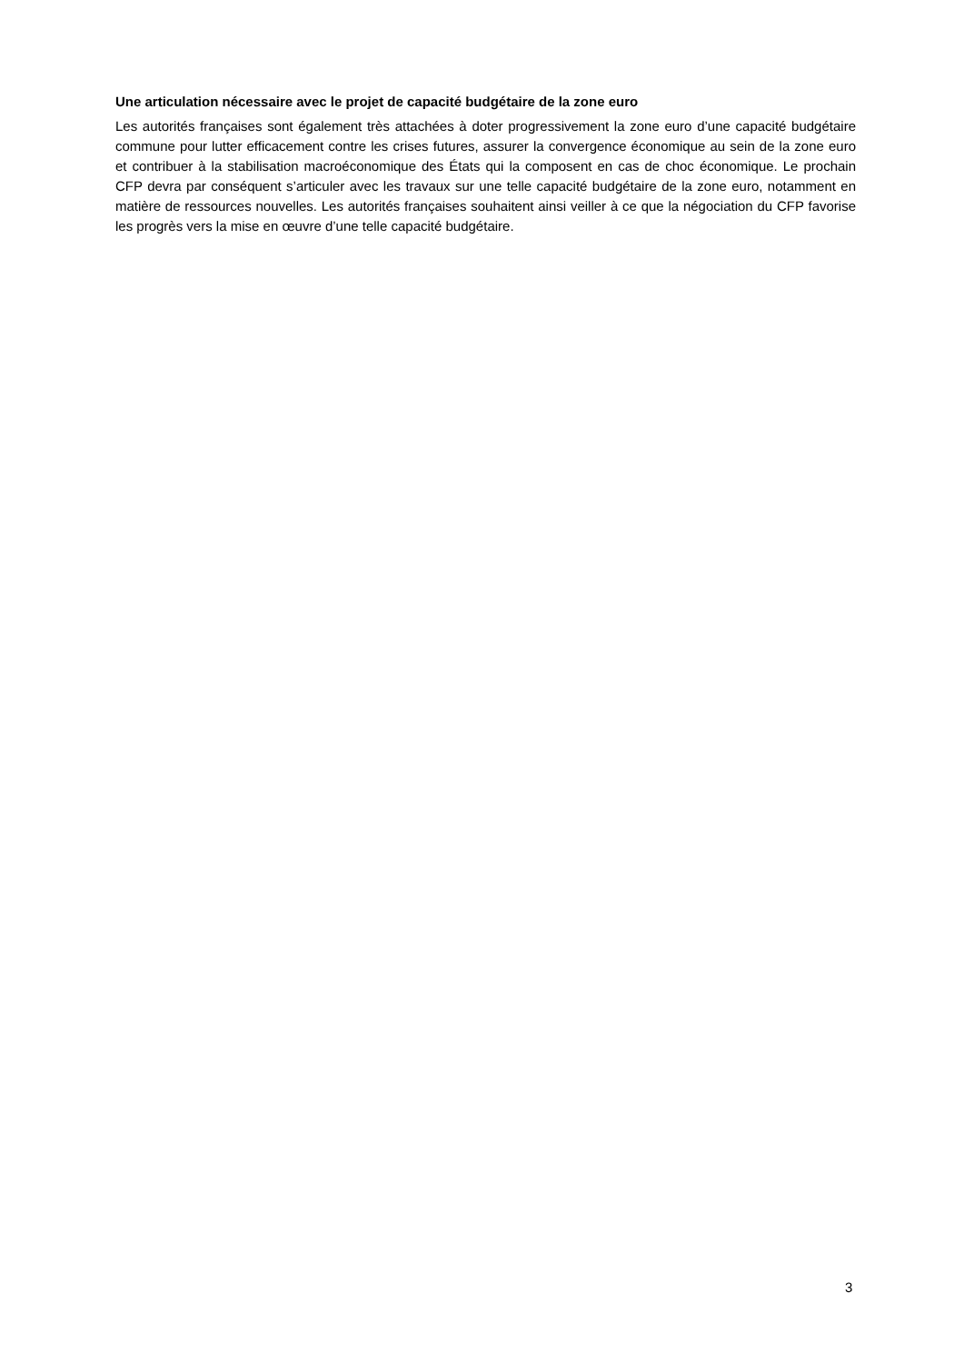Une articulation nécessaire avec le projet de capacité budgétaire de la zone euro
Les autorités françaises sont également très attachées à doter progressivement la zone euro d’une capacité budgétaire commune pour lutter efficacement contre les crises futures, assurer la convergence économique au sein de la zone euro et contribuer à la stabilisation macroéconomique des États qui la composent en cas de choc économique. Le prochain CFP devra par conséquent s’articuler avec les travaux sur une telle capacité budgétaire de la zone euro, notamment en matière de ressources nouvelles. Les autorités françaises souhaitent ainsi veiller à ce que la négociation du CFP favorise les progrès vers la mise en œuvre d’une telle capacité budgétaire.
3